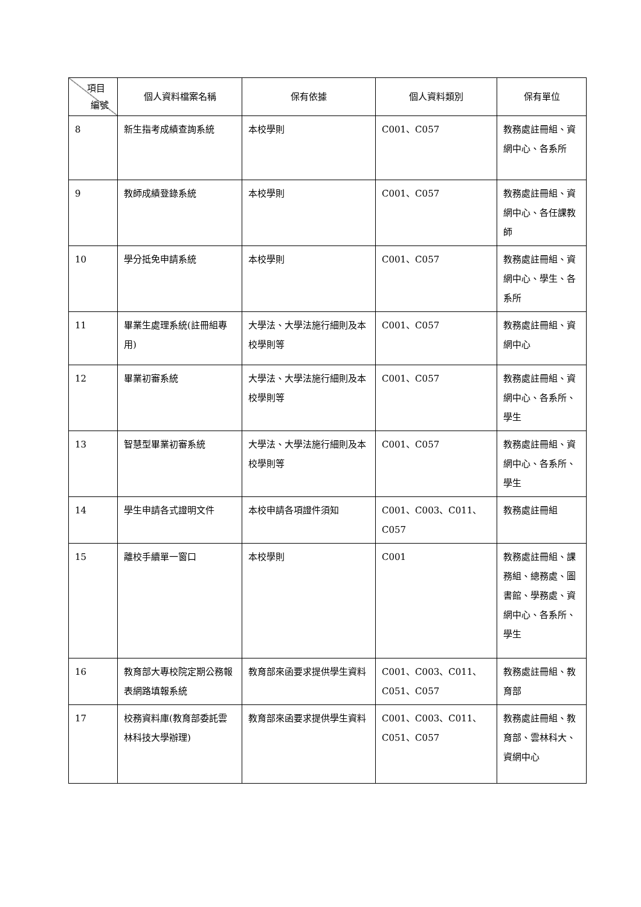| 項目 編號 | 個人資料檔案名稱 | 保有依據 | 個人資料類別 | 保有單位 |
| --- | --- | --- | --- | --- |
| 8 | 新生指考成績查詢系統 | 本校學則 | C001、C057 | 教務處註冊組、資網中心、各系所 |
| 9 | 教師成績登錄系統 | 本校學則 | C001、C057 | 教務處註冊組、資網中心、各任課教師 |
| 10 | 學分抵免申請系統 | 本校學則 | C001、C057 | 教務處註冊組、資網中心、學生、各系所 |
| 11 | 畢業生處理系統(註冊組專用) | 大學法、大學法施行細則及本校學則等 | C001、C057 | 教務處註冊組、資網中心 |
| 12 | 畢業初審系統 | 大學法、大學法施行細則及本校學則等 | C001、C057 | 教務處註冊組、資網中心、各系所、學生 |
| 13 | 智慧型畢業初審系統 | 大學法、大學法施行細則及本校學則等 | C001、C057 | 教務處註冊組、資網中心、各系所、學生 |
| 14 | 學生申請各式證明文件 | 本校申請各項證件須知 | C001、C003、C011、C057 | 教務處註冊組 |
| 15 | 離校手續單一窗口 | 本校學則 | C001 | 教務處註冊組、課務組、總務處、圖書館、學務處、資網中心、各系所、學生 |
| 16 | 教育部大專校院定期公務報表網路填報系統 | 教育部來函要求提供學生資料 | C001、C003、C011、C051、C057 | 教務處註冊組、教育部 |
| 17 | 校務資料庫(教育部委託雲林科技大學辦理) | 教育部來函要求提供學生資料 | C001、C003、C011、C051、C057 | 教務處註冊組、教育部、雲林科大、資網中心 |